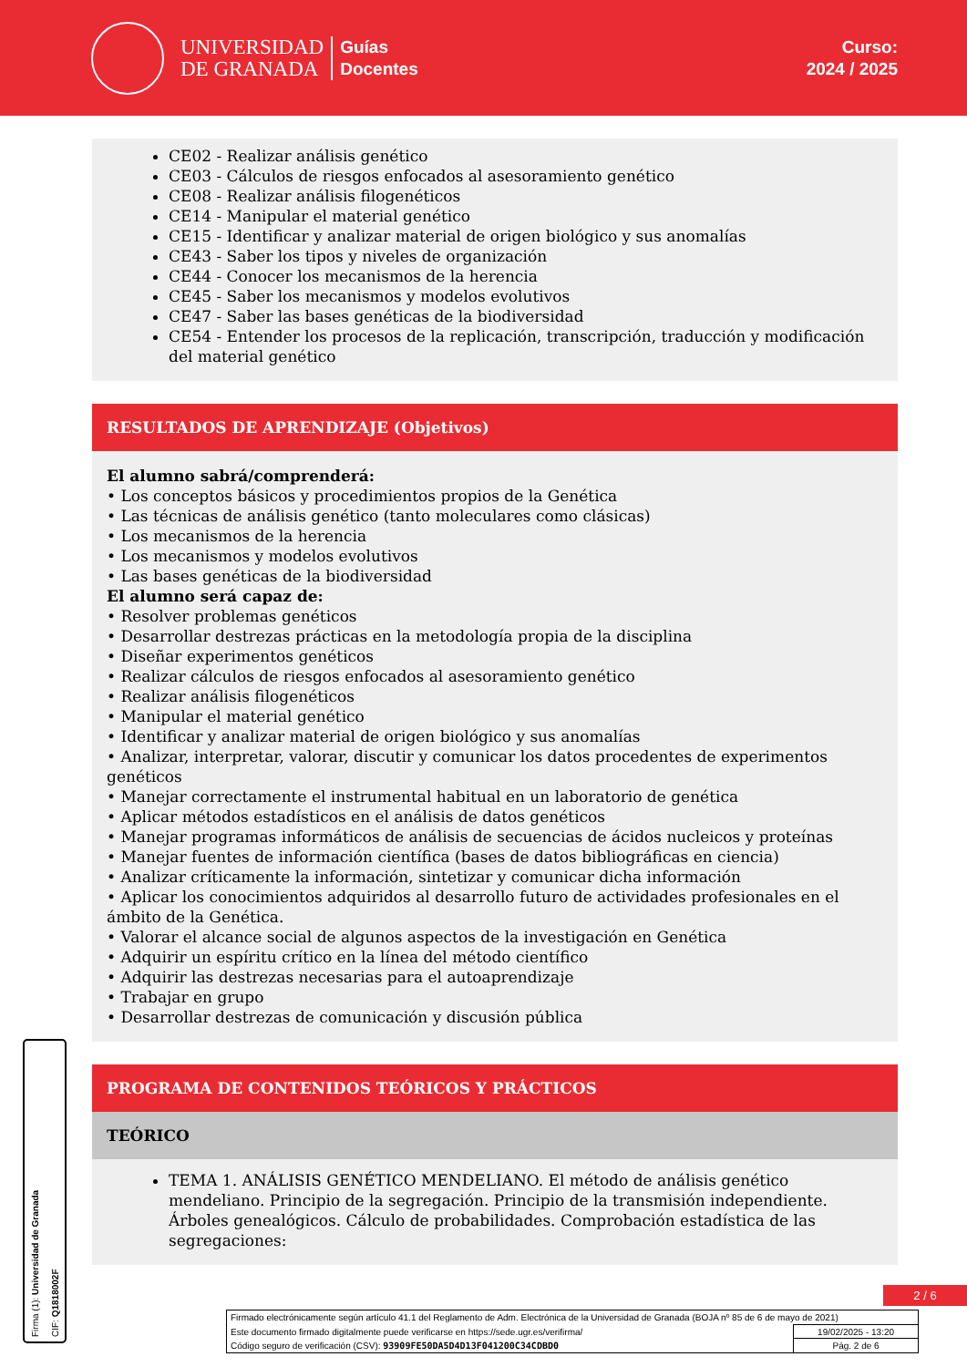UNIVERSIDAD
DE GRANADA
Guías
Docentes
Curso:
2024 / 2025
CE02 - Realizar análisis genético
CE03 - Cálculos de riesgos enfocados al asesoramiento genético
CE08 - Realizar análisis filogenéticos
CE14 - Manipular el material genético
CE15 - Identificar y analizar material de origen biológico y sus anomalías
CE43 - Saber los tipos y niveles de organización
CE44 - Conocer los mecanismos de la herencia
CE45 - Saber los mecanismos y modelos evolutivos
CE47 - Saber las bases genéticas de la biodiversidad
CE54 - Entender los procesos de la replicación, transcripción, traducción y modificación del material genético
RESULTADOS DE APRENDIZAJE (Objetivos)
El alumno sabrá/comprenderá:
• Los conceptos básicos y procedimientos propios de la Genética
• Las técnicas de análisis genético (tanto moleculares como clásicas)
• Los mecanismos de la herencia
• Los mecanismos y modelos evolutivos
• Las bases genéticas de la biodiversidad
El alumno será capaz de:
• Resolver problemas genéticos
• Desarrollar destrezas prácticas en la metodología propia de la disciplina
• Diseñar experimentos genéticos
• Realizar cálculos de riesgos enfocados al asesoramiento genético
• Realizar análisis filogenéticos
• Manipular el material genético
• Identificar y analizar material de origen biológico y sus anomalías
• Analizar, interpretar, valorar, discutir y comunicar los datos procedentes de experimentos genéticos
• Manejar correctamente el instrumental habitual en un laboratorio de genética
• Aplicar métodos estadísticos en el análisis de datos genéticos
• Manejar programas informáticos de análisis de secuencias de ácidos nucleicos y proteínas
• Manejar fuentes de información científica (bases de datos bibliográficas en ciencia)
• Analizar críticamente la información, sintetizar y comunicar dicha información
• Aplicar los conocimientos adquiridos al desarrollo futuro de actividades profesionales en el ámbito de la Genética.
• Valorar el alcance social de algunos aspectos de la investigación en Genética
• Adquirir un espíritu crítico en la línea del método científico
• Adquirir las destrezas necesarias para el autoaprendizaje
• Trabajar en grupo
• Desarrollar destrezas de comunicación y discusión pública
PROGRAMA DE CONTENIDOS TEÓRICOS Y PRÁCTICOS
TEÓRICO
TEMA 1. ANÁLISIS GENÉTICO MENDELIANO. El método de análisis genético mendeliano. Principio de la segregación. Principio de la transmisión independiente. Árboles genealógicos. Cálculo de probabilidades. Comprobación estadística de las segregaciones:
Firma (1): Universidad de Granada CIF: Q1818002F
2 / 6
| Firmado electrónicamente según artículo 41.1 del Reglamento de Adm. Electrónica de la Universidad de Granada (BOJA nº 85 de 6 de mayo de 2021) | |
| Este documento firmado digitalmente puede verificarse en https://sede.ugr.es/verifirma/ | 19/02/2025 - 13:20 |
| Código seguro de verificación (CSV): 93909FE50DA5D4D13F041200C34CDBD0 | Pág. 2 de 6 |